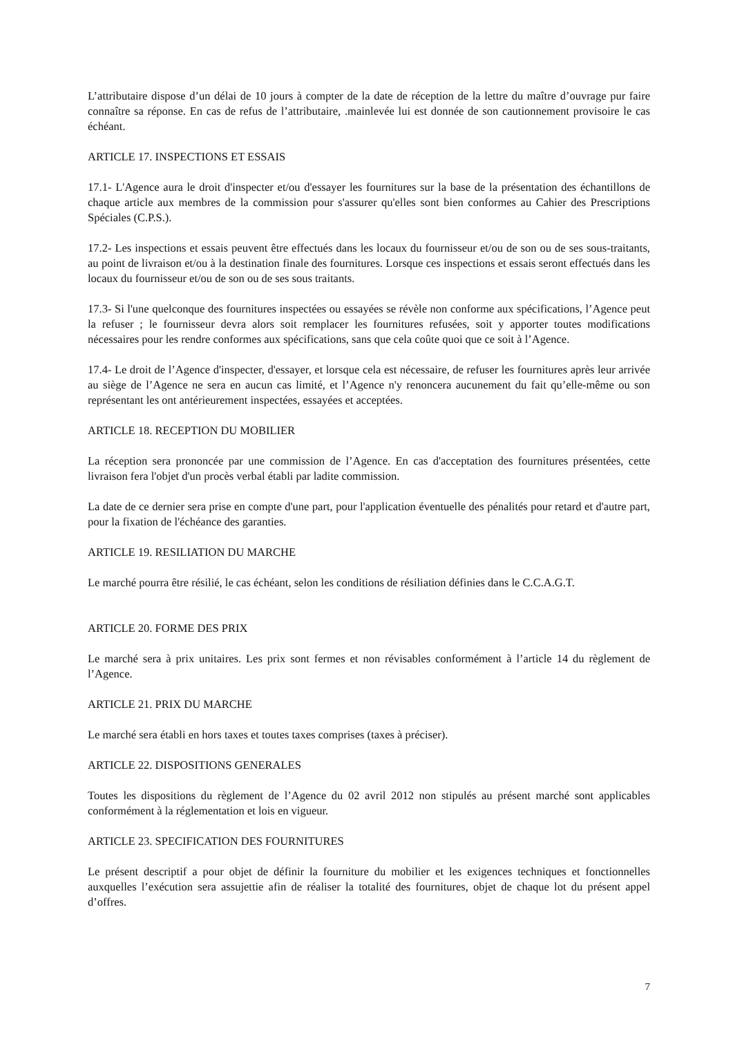L’attributaire dispose d’un délai de 10 jours à compter de la date de réception de la lettre du maître d’ouvrage pur faire connaître sa réponse. En cas de refus de l’attributaire, .mainlevée lui est donnée de son cautionnement provisoire le cas échéant.
ARTICLE 17. INSPECTIONS ET ESSAIS
17.1- L'Agence aura le droit d'inspecter et/ou d'essayer les fournitures sur la base de la présentation des échantillons de chaque article aux membres de la commission pour s'assurer qu'elles sont bien conformes au Cahier des Prescriptions Spéciales (C.P.S.).
17.2- Les inspections et essais peuvent être effectués dans les locaux du fournisseur et/ou de son ou de ses sous-traitants, au point de livraison et/ou à la destination finale des fournitures. Lorsque ces inspections et essais seront effectués dans les locaux du fournisseur et/ou de son ou de ses sous traitants.
17.3- Si l'une quelconque des fournitures inspectées ou essayées se révèle non conforme aux spécifications, l’Agence peut la refuser ; le fournisseur devra alors soit remplacer les fournitures refusées, soit y apporter toutes modifications nécessaires pour les rendre conformes aux spécifications, sans que cela coûte quoi que ce soit à l’Agence.
17.4- Le droit de l’Agence d'inspecter, d'essayer, et lorsque cela est nécessaire, de refuser les fournitures après leur arrivée au siège de l’Agence ne sera en aucun cas limité, et l’Agence n'y renoncera aucunement du fait qu’elle-même ou son représentant les ont antérieurement inspectées, essayées et acceptées.
ARTICLE 18. RECEPTION DU MOBILIER
La réception sera prononcée par une commission de l’Agence. En cas d'acceptation des fournitures présentées, cette livraison fera l'objet d'un procès verbal établi par ladite commission.
La date de ce dernier sera prise en compte d'une part, pour l'application éventuelle des pénalités pour retard et d'autre part, pour la fixation de l'échéance des garanties.
ARTICLE 19. RESILIATION DU MARCHE
Le marché pourra être résilié, le cas échéant, selon les conditions de résiliation définies dans le C.C.A.G.T.
ARTICLE 20. FORME DES PRIX
Le marché sera à prix unitaires. Les prix sont fermes et non révisables conformément à l’article 14 du règlement de l’Agence.
ARTICLE 21. PRIX DU MARCHE
Le marché sera établi en hors taxes et toutes taxes comprises (taxes à préciser).
ARTICLE 22. DISPOSITIONS GENERALES
Toutes les dispositions du règlement de l’Agence du 02 avril 2012 non stipulés au présent marché sont applicables conformément à la réglementation et lois en vigueur.
ARTICLE 23. SPECIFICATION DES FOURNITURES
Le présent descriptif a pour objet de définir la fourniture du mobilier et les exigences techniques et fonctionnelles auxquelles l’exécution sera assujettie afin de réaliser la totalité des fournitures, objet de chaque lot du présent appel d’offres.
7